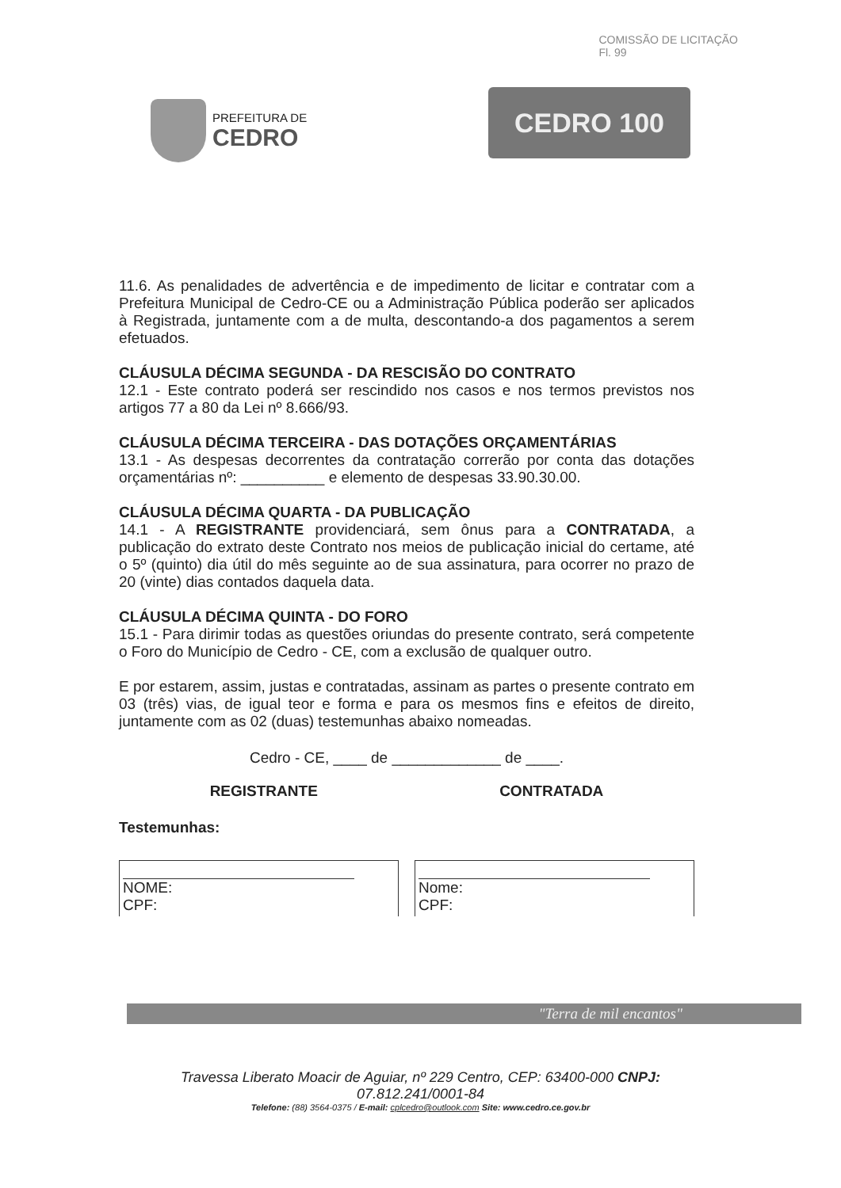COMISSÃO DE LICITAÇÃO
Fl. 99
PREFEITURA DE
CEDRO
CEDRO 100
11.6. As penalidades de advertência e de impedimento de licitar e contratar com a Prefeitura Municipal de Cedro-CE ou a Administração Pública poderão ser aplicados à Registrada, juntamente com a de multa, descontando-a dos pagamentos a serem efetuados.
CLÁUSULA DÉCIMA SEGUNDA - DA RESCISÃO DO CONTRATO
12.1 - Este contrato poderá ser rescindido nos casos e nos termos previstos nos artigos 77 a 80 da Lei nº 8.666/93.
CLÁUSULA DÉCIMA TERCEIRA - DAS DOTAÇÕES ORÇAMENTÁRIAS
13.1 - As despesas decorrentes da contratação correrão por conta das dotações orçamentárias nº: __________ e elemento de despesas 33.90.30.00.
CLÁUSULA DÉCIMA QUARTA - DA PUBLICAÇÃO
14.1 - A REGISTRANTE providenciará, sem ônus para a CONTRATADA, a publicação do extrato deste Contrato nos meios de publicação inicial do certame, até o 5º (quinto) dia útil do mês seguinte ao de sua assinatura, para ocorrer no prazo de 20 (vinte) dias contados daquela data.
CLÁUSULA DÉCIMA QUINTA - DO FORO
15.1 - Para dirimir todas as questões oriundas do presente contrato, será competente o Foro do Município de Cedro - CE, com a exclusão de qualquer outro.
E por estarem, assim, justas e contratadas, assinam as partes o presente contrato em 03 (três) vias, de igual teor e forma e para os mesmos fins e efeitos de direito, juntamente com as 02 (duas) testemunhas abaixo nomeadas.
Cedro - CE, ____ de _____________ de ____.
REGISTRANTE CONTRATADA
Testemunhas:
NOME:
CPF:
Nome:
CPF:
"Terra de mil encantos"
Travessa Liberato Moacir de Aguiar, nº 229 Centro, CEP: 63400-000 CNPJ:
07.812.241/0001-84
Telefone: (88) 3564-0375 / E-mail: cplcedro@outlook.com Site: www.cedro.ce.gov.br